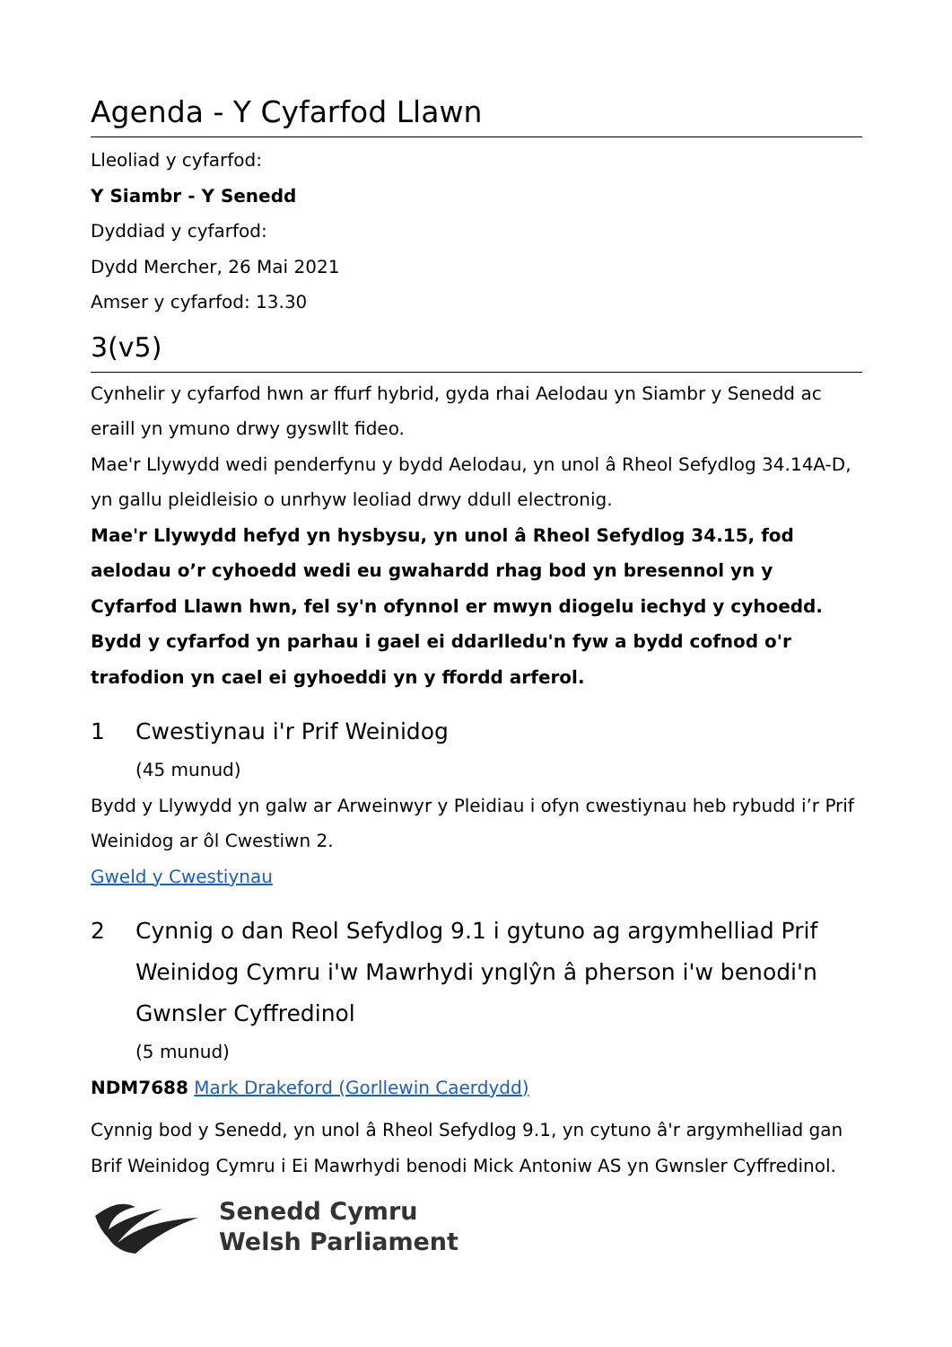Agenda - Y Cyfarfod Llawn
Lleoliad y cyfarfod:
Y Siambr - Y Senedd
Dyddiad y cyfarfod:
Dydd Mercher, 26 Mai 2021
Amser y cyfarfod: 13.30
3(v5)
Cynhelir y cyfarfod hwn ar ffurf hybrid, gyda rhai Aelodau yn Siambr y Senedd ac eraill yn ymuno drwy gyswllt fideo.
Mae'r Llywydd wedi penderfynu y bydd Aelodau, yn unol â Rheol Sefydlog 34.14A-D, yn gallu pleidleisio o unrhyw leoliad drwy ddull electronig.
Mae'r Llywydd hefyd yn hysbysu, yn unol â Rheol Sefydlog 34.15, fod aelodau o’r cyhoedd wedi eu gwahardd rhag bod yn bresennol yn y Cyfarfod Llawn hwn, fel sy'n ofynnol er mwyn diogelu iechyd y cyhoedd. Bydd y cyfarfod yn parhau i gael ei ddarlledu'n fyw a bydd cofnod o'r trafodion yn cael ei gyhoeddi yn y ffordd arferol.
1 Cwestiynau i'r Prif Weinidog
(45 munud)
Bydd y Llywydd yn galw ar Arweinwyr y Pleidiau i ofyn cwestiynau heb rybudd i’r Prif Weinidog ar ôl Cwestiwn 2.
Gweld y Cwestiynau
2 Cynnig o dan Reol Sefydlog 9.1 i gytuno ag argymhelliad Prif Weinidog Cymru i'w Mawrhydi ynglŷn â pherson i'w benodi'n Gwnsler Cyffredinol
(5 munud)
NDM7688 Mark Drakeford (Gorllewin Caerdydd)
Cynnig bod y Senedd, yn unol â Rheol Sefydlog 9.1, yn cytuno â'r argymhelliad gan Brif Weinidog Cymru i Ei Mawrhydi benodi Mick Antoniw AS yn Gwnsler Cyffredinol.
Senedd Cymru
Welsh Parliament